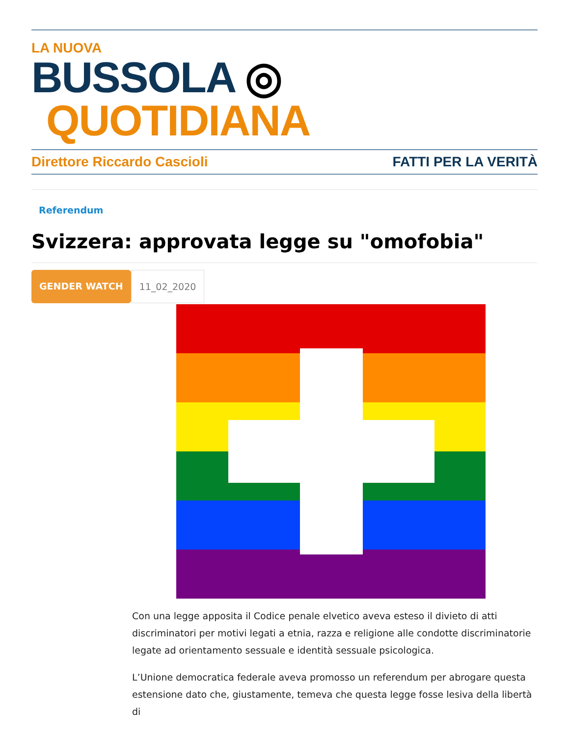LA NUOVA
BUSSOLA ◎ QUOTIDIANA
Direttore Riccardo Cascioli FATTI PER LA VERITÀ
Referendum
Svizzera: approvata legge su "omofobia"
GENDER WATCH 11_02_2020
Con una legge apposita il Codice penale elvetico aveva esteso il divieto di atti discriminatori per motivi legati a etnia, razza e religione alle condotte discriminatorie legate ad orientamento sessuale e identità sessuale psicologica.
L’Unione democratica federale aveva promosso un referendum per abrogare questa estensione dato che, giustamente, temeva che questa legge fosse lesiva della libertà di